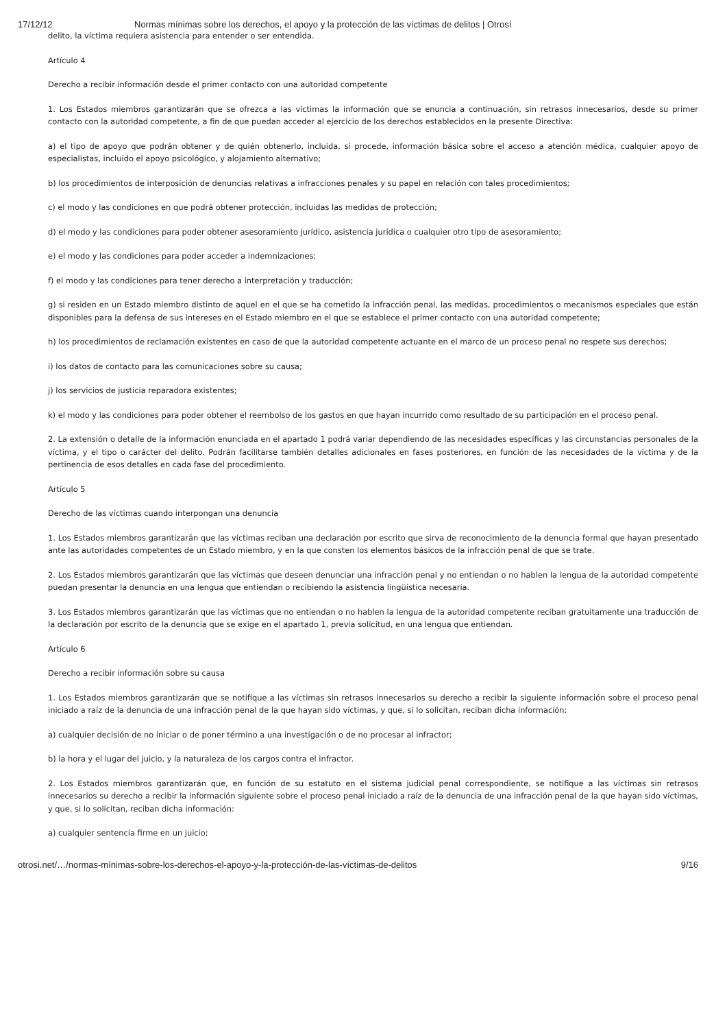17/12/12 Normas mínimas sobre los derechos, el apoyo y la protección de las víctimas de delitos | Otrosí
delito, la víctima requiera asistencia para entender o ser entendida.
Artículo 4
Derecho a recibir información desde el primer contacto con una autoridad competente
1. Los Estados miembros garantizarán que se ofrezca a las víctimas la información que se enuncia a continuación, sin retrasos innecesarios, desde su primer contacto con la autoridad competente, a fin de que puedan acceder al ejercicio de los derechos establecidos en la presente Directiva:
a) el tipo de apoyo que podrán obtener y de quién obtenerlo, incluida, si procede, información básica sobre el acceso a atención médica, cualquier apoyo de especialistas, incluido el apoyo psicológico, y alojamiento alternativo;
b) los procedimientos de interposición de denuncias relativas a infracciones penales y su papel en relación con tales procedimientos;
c) el modo y las condiciones en que podrá obtener protección, incluidas las medidas de protección;
d) el modo y las condiciones para poder obtener asesoramiento jurídico, asistencia jurídica o cualquier otro tipo de asesoramiento;
e) el modo y las condiciones para poder acceder a indemnizaciones;
f) el modo y las condiciones para tener derecho a interpretación y traducción;
g) si residen en un Estado miembro distinto de aquel en el que se ha cometido la infracción penal, las medidas, procedimientos o mecanismos especiales que están disponibles para la defensa de sus intereses en el Estado miembro en el que se establece el primer contacto con una autoridad competente;
h) los procedimientos de reclamación existentes en caso de que la autoridad competente actuante en el marco de un proceso penal no respete sus derechos;
i) los datos de contacto para las comunicaciones sobre su causa;
j) los servicios de justicia reparadora existentes;
k) el modo y las condiciones para poder obtener el reembolso de los gastos en que hayan incurrido como resultado de su participación en el proceso penal.
2. La extensión o detalle de la información enunciada en el apartado 1 podrá variar dependiendo de las necesidades específicas y las circunstancias personales de la víctima, y el tipo o carácter del delito. Podrán facilitarse también detalles adicionales en fases posteriores, en función de las necesidades de la víctima y de la pertinencia de esos detalles en cada fase del procedimiento.
Artículo 5
Derecho de las víctimas cuando interpongan una denuncia
1. Los Estados miembros garantizarán que las víctimas reciban una declaración por escrito que sirva de reconocimiento de la denuncia formal que hayan presentado ante las autoridades competentes de un Estado miembro, y en la que consten los elementos básicos de la infracción penal de que se trate.
2. Los Estados miembros garantizarán que las víctimas que deseen denunciar una infracción penal y no entiendan o no hablen la lengua de la autoridad competente puedan presentar la denuncia en una lengua que entiendan o recibiendo la asistencia lingüística necesaria.
3. Los Estados miembros garantizarán que las víctimas que no entiendan o no hablen la lengua de la autoridad competente reciban gratuitamente una traducción de la declaración por escrito de la denuncia que se exige en el apartado 1, previa solicitud, en una lengua que entiendan.
Artículo 6
Derecho a recibir información sobre su causa
1. Los Estados miembros garantizarán que se notifique a las víctimas sin retrasos innecesarios su derecho a recibir la siguiente información sobre el proceso penal iniciado a raíz de la denuncia de una infracción penal de la que hayan sido víctimas, y que, si lo solicitan, reciban dicha información:
a) cualquier decisión de no iniciar o de poner término a una investigación o de no procesar al infractor;
b) la hora y el lugar del juicio, y la naturaleza de los cargos contra el infractor.
2. Los Estados miembros garantizarán que, en función de su estatuto en el sistema judicial penal correspondiente, se notifique a las víctimas sin retrasos innecesarios su derecho a recibir la información siguiente sobre el proceso penal iniciado a raíz de la denuncia de una infracción penal de la que hayan sido víctimas, y que, si lo solicitan, reciban dicha información:
a) cualquier sentencia firme en un juicio;
otrosi.net/…/normas-mínimas-sobre-los-derechos-el-apoyo-y-la-protección-de-las-víctimas-de-delitos 9/16